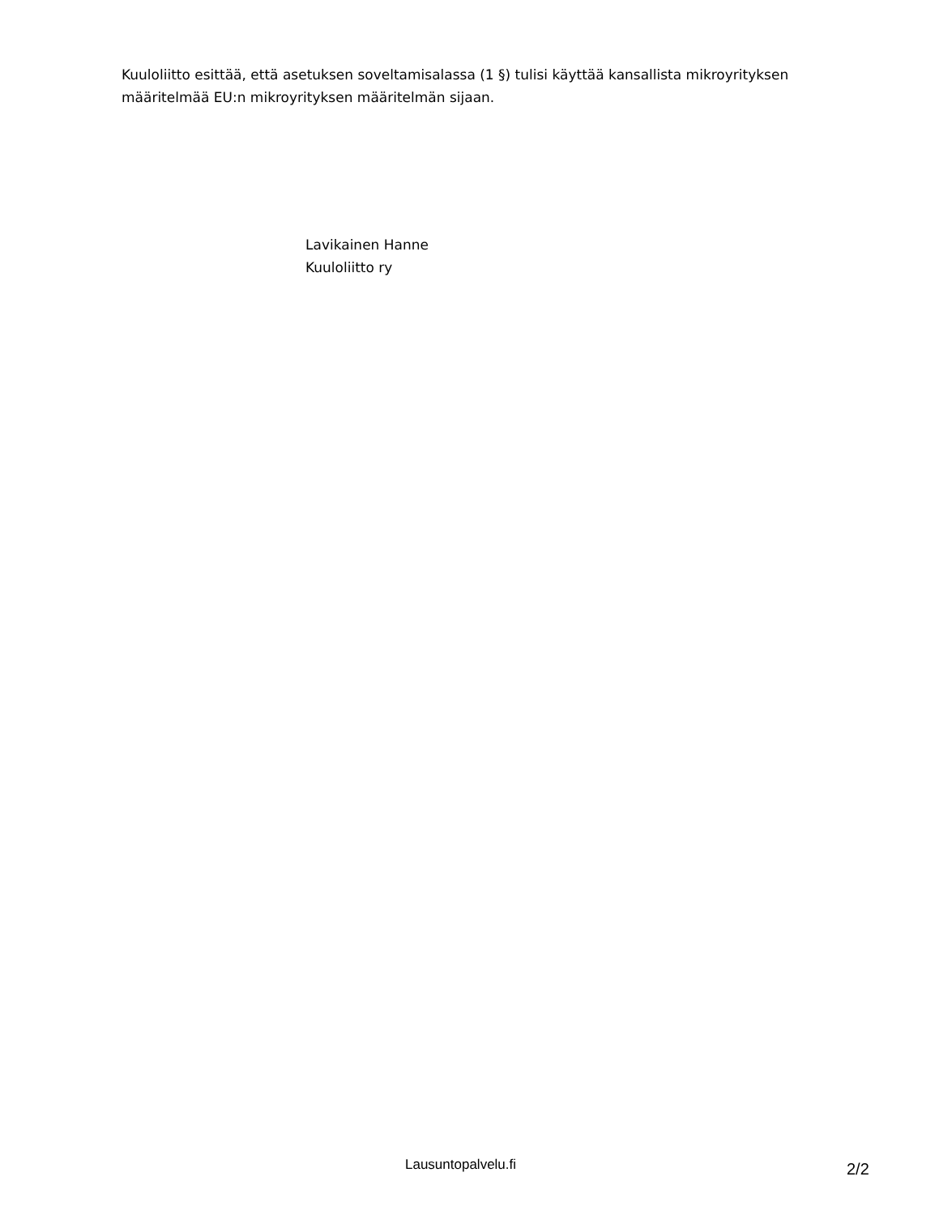Kuuloliitto esittää, että asetuksen soveltamisalassa (1 §) tulisi käyttää kansallista mikroyrityksen määritelmää EU:n mikroyrityksen määritelmän sijaan.
Lavikainen Hanne
Kuuloliitto ry
Lausuntopalvelu.fi 2/2